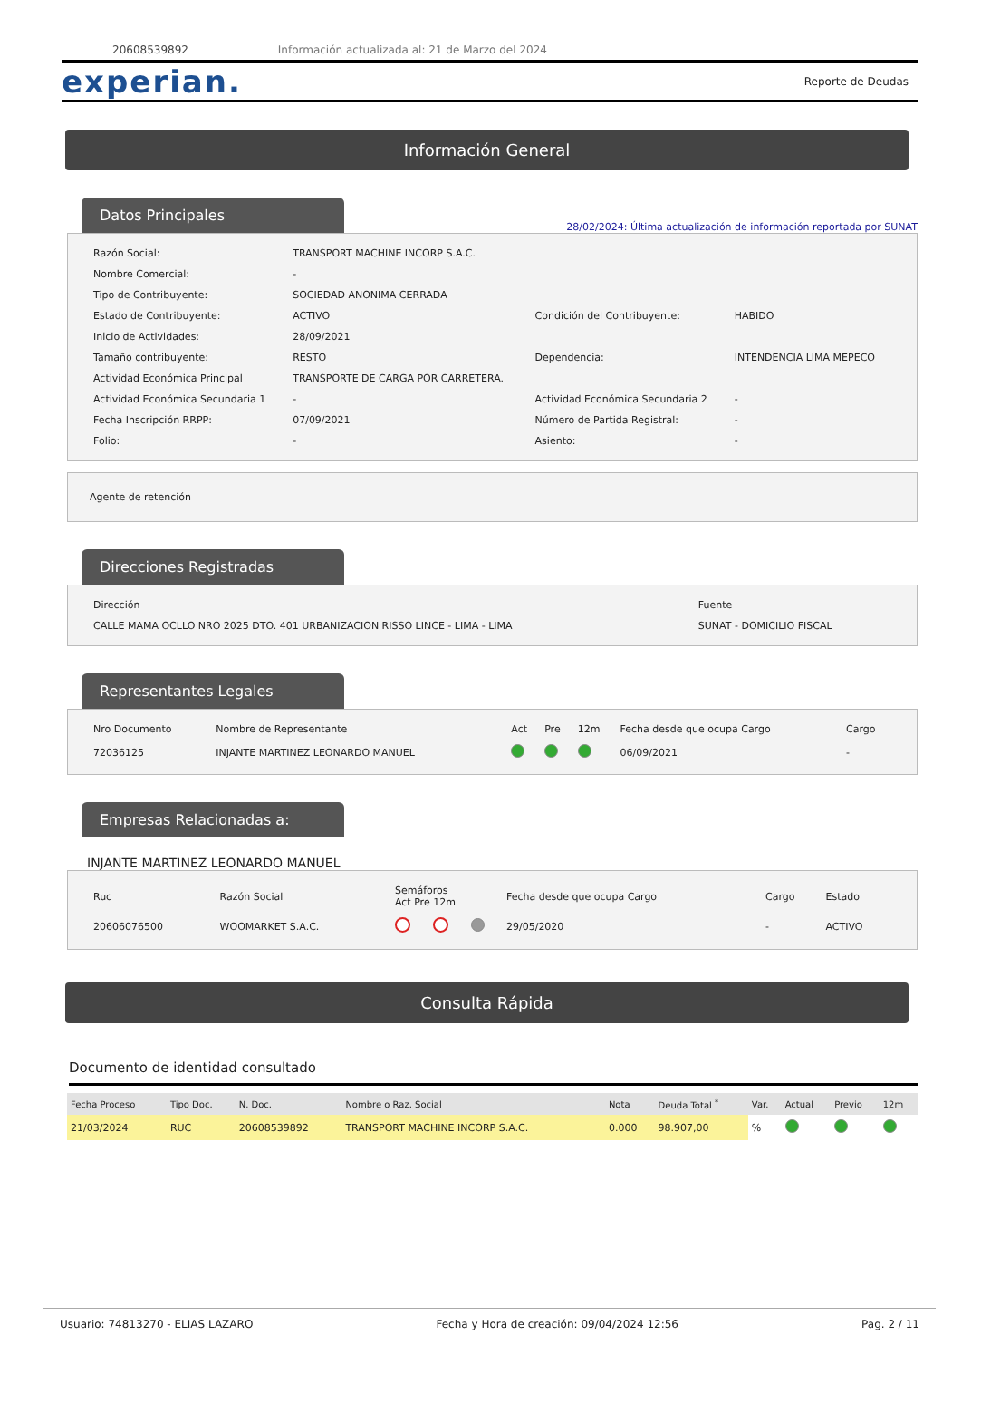20608539892 Información actualizada al: 21 de Marzo del 2024
experian. Reporte de Deudas
Información General
Datos Principales
28/02/2024: Última actualización de información reportada por SUNAT
| Razón Social: | TRANSPORT MACHINE INCORP S.A.C. | | |
| Nombre Comercial: | - | | |
| Tipo de Contribuyente: | SOCIEDAD ANONIMA CERRADA | | |
| Estado de Contribuyente: | ACTIVO | Condición del Contribuyente: | HABIDO |
| Inicio de Actividades: | 28/09/2021 | | |
| Tamaño contribuyente: | RESTO | Dependencia: | INTENDENCIA LIMA MEPECO |
| Actividad Económica Principal | TRANSPORTE DE CARGA POR CARRETERA. | | |
| Actividad Económica Secundaria 1 | - | Actividad Económica Secundaria 2 | - |
| Fecha Inscripción RRPP: | 07/09/2021 | Número de Partida Registral: | - |
| Folio: | - | Asiento: | - |
Agente de retención
Direcciones Registradas
| Dirección | Fuente |
| CALLE MAMA OCLLO NRO 2025 DTO. 401 URBANIZACION RISSO LINCE - LIMA - LIMA | SUNAT - DOMICILIO FISCAL |
Representantes Legales
| Nro Documento | Nombre de Representante | Act | Pre | 12m | Fecha desde que ocupa Cargo | Cargo |
| --- | --- | --- | --- | --- | --- | --- |
| 72036125 | INJANTE MARTINEZ LEONARDO MANUEL | | | | 06/09/2021 | - |
Empresas Relacionadas a:
INJANTE MARTINEZ LEONARDO MANUEL
| Ruc | Razón Social | Semáforos Act Pre 12m | | | Fecha desde que ocupa Cargo | Cargo | Estado |
| --- | --- | --- | --- | --- | --- | --- | --- |
| 20606076500 | WOOMARKET S.A.C. | | | | 29/05/2020 | - | ACTIVO |
Consulta Rápida
Documento de identidad consultado
| Fecha Proceso | Tipo Doc. | N. Doc. | Nombre o Raz. Social | Nota | Deuda Total <sup>*</sup> | Var. | Actual | Previo | 12m |
| --- | --- | --- | --- | --- | --- | --- | --- | --- | --- |
| 21/03/2024 | RUC | 20608539892 | TRANSPORT MACHINE INCORP S.A.C. | 0.000 | 98.907,00 | % | | | |
Usuario: 74813270 - ELIAS LAZARO Fecha y Hora de creación: 09/04/2024 12:56 Pag. 2 / 11